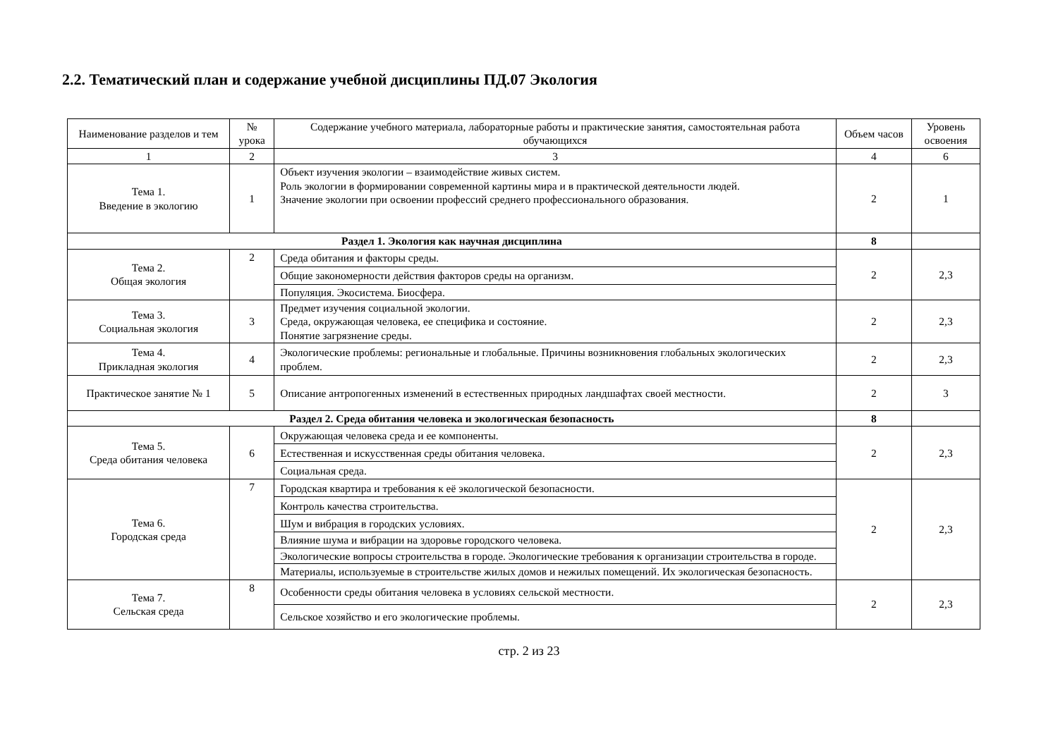2.2. Тематический план и содержание учебной дисциплины ПД.07 Экология
| Наименование разделов и тем | № урока | Содержание учебного материала, лабораторные работы и практические занятия, самостоятельная работа обучающихся | Объем часов | Уровень освоения |
| --- | --- | --- | --- | --- |
| 1 | 2 | 3 | 4 | 6 |
| Тема 1. Введение в экологию | 1 | Объект изучения экологии – взаимодействие живых систем. Роль экологии в формировании современной картины мира и в практической деятельности людей. Значение экологии при освоении профессий среднего профессионального образования. | 2 | 1 |
| Раздел 1. Экология как научная дисциплина | | | 8 | |
| Тема 2. Общая экология | 2 | Среда обитания и факторы среды. | 2 | 2,3 |
| | | Общие закономерности действия факторов среды на организм. | | |
| | | Популяция. Экосистема. Биосфера. | | |
| Тема 3. Социальная экология | 3 | Предмет изучения социальной экологии. Среда, окружающая человека, ее специфика и состояние. Понятие загрязнение среды. | 2 | 2,3 |
| Тема 4. Прикладная экология | 4 | Экологические проблемы: региональные и глобальные. Причины возникновения глобальных экологических проблем. | 2 | 2,3 |
| Практическое занятие № 1 | 5 | Описание антропогенных изменений в естественных природных ландшафтах своей местности. | 2 | 3 |
| Раздел 2. Среда обитания человека и экологическая безопасность | | | 8 | |
| Тема 5. Среда обитания человека | 6 | Окружающая человека среда и ее компоненты. | 2 | 2,3 |
| | | Естественная и искусственная среды обитания человека. | | |
| | | Социальная среда. | | |
| Тема 6. Городская среда | 7 | Городская квартира и требования к её экологической безопасности. | 2 | 2,3 |
| | | Контроль качества строительства. | | |
| | | Шум и вибрация в городских условиях. | | |
| | | Влияние шума и вибрации на здоровье городского человека. | | |
| | | Экологические вопросы строительства в городе. Экологические требования к организации строительства в городе. | | |
| | | Материалы, используемые в строительстве жилых домов и нежилых помещений. Их экологическая безопасность. | | |
| Тема 7. Сельская среда | 8 | Особенности среды обитания человека в условиях сельской местности. | 2 | 2,3 |
| | | Сельское хозяйство и его экологические проблемы. | | |
стр. 2 из 23